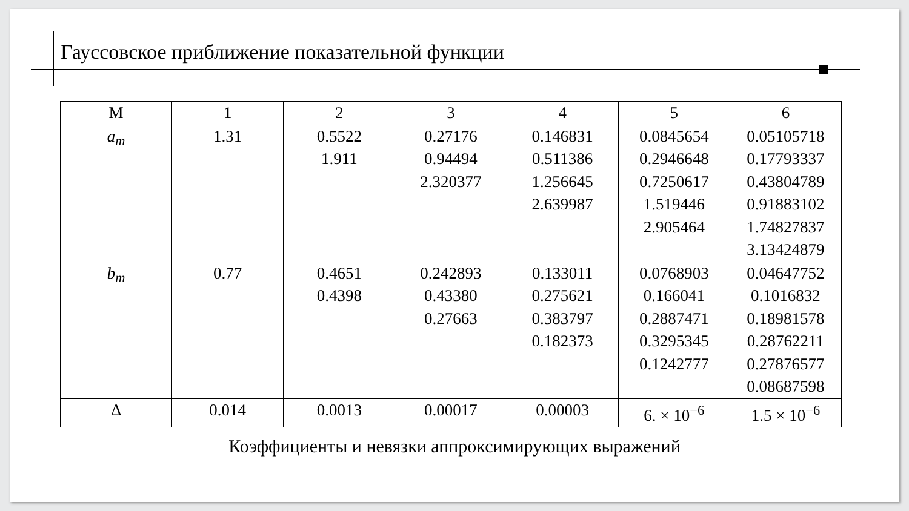Гауссовское приближение показательной функции
| M | 1 | 2 | 3 | 4 | 5 | 6 |
| --- | --- | --- | --- | --- | --- | --- |
| a<sub>m</sub> | 1.31 | 0.5522 1.911 | 0.27176 0.94494 2.320377 | 0.146831 0.511386 1.256645 2.639987 | 0.0845654 0.2946648 0.7250617 1.519446 2.905464 | 0.05105718 0.17793337 0.43804789 0.91883102 1.74827837 3.13424879 |
| b<sub>m</sub> | 0.77 | 0.4651 0.4398 | 0.242893 0.43380 0.27663 | 0.133011 0.275621 0.383797 0.182373 | 0.0768903 0.166041 0.2887471 0.3295345 0.1242777 | 0.04647752 0.1016832 0.18981578 0.28762211 0.27876577 0.08687598 |
| Δ | 0.014 | 0.0013 | 0.00017 | 0.00003 | 6. × 10<sup>−6</sup> | 1.5 × 10<sup>−6</sup> |
Коэффициенты и невязки аппроксимирующих выражений